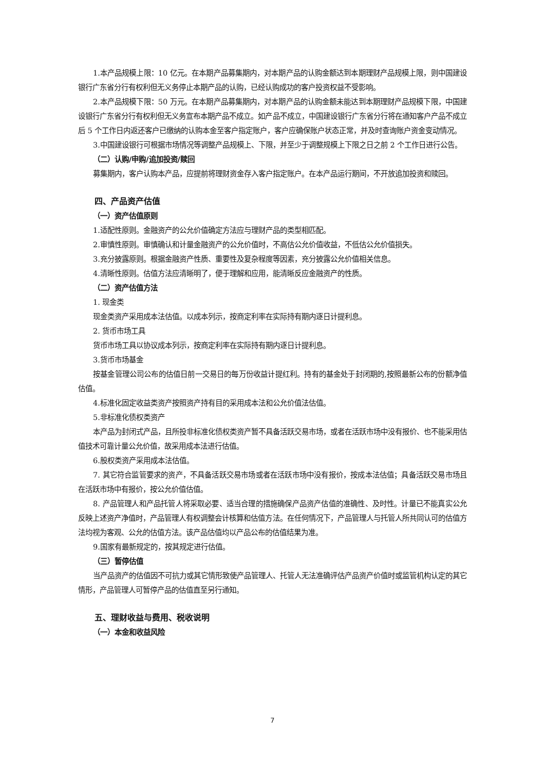1.本产品规模上限：10 亿元。在本期产品募集期内，对本期产品的认购金额达到本期理财产品规模上限，则中国建设银行广东省分行有权利但无义务停止本期产品的认购，已经认购成功的客户投资权益不受影响。
2.本产品规模下限：50 万元。在本期产品募集期内，对本期产品的认购金额未能达到本期理财产品规模下限，中国建设银行广东省分行有权利但无义务宣布本期产品不成立。如产品不成立，中国建设银行广东省分行将在通知客户产品不成立后 5 个工作日内返还客户已缴纳的认购本金至客户指定账户，客户应确保账户状态正常，并及时查询账户资金变动情况。
3.中国建设银行可根据市场情况等调整产品规模上、下限，并至少于调整规模上下限之日之前 2 个工作日进行公告。
（二）认购/申购/追加投资/赎回
募集期内，客户认购本产品，应提前将理财资金存入客户指定账户。在本产品运行期间，不开放追加投资和赎回。
四、产品资产估值
（一）资产估值原则
1.适配性原则。金融资产的公允价值确定方法应与理财产品的类型相匹配。
2.审慎性原则。审慎确认和计量金融资产的公允价值时，不高估公允价值收益，不低估公允价值损失。
3.充分披露原则。根据金融资产性质、重要性及复杂程度等因素，充分披露公允价值相关信息。
4.清晰性原则。估值方法应清晰明了，便于理解和应用，能清晰反应金融资产的性质。
（二）资产估值方法
1. 现金类
现金类资产采用成本法估值。以成本列示，按商定利率在实际持有期内逐日计提利息。
2. 货币市场工具
货币市场工具以协议成本列示，按商定利率在实际持有期内逐日计提利息。
3.货币市场基金
按基金管理公司公布的估值日前一交易日的每万份收益计提红利。持有的基金处于封闭期的,按照最新公布的份额净值估值。
4.标准化固定收益类资产按照资产持有目的采用成本法和公允价值法估值。
5.非标准化债权类资产
本产品为封闭式产品，且所投非标准化债权类资产暂不具备活跃交易市场，或者在活跃市场中没有报价、也不能采用估值技术可靠计量公允价值，故采用成本法进行估值。
6.股权类资产采用成本法估值。
7. 其它符合监管要求的资产，不具备活跃交易市场或者在活跃市场中没有报价，按成本法估值；具备活跃交易市场且在活跃市场中有报价，按公允价值估值。
8. 产品管理人和产品托管人将采取必要、适当合理的措施确保产品资产估值的准确性、及时性。计量已不能真实公允反映上述资产净值时，产品管理人有权调整会计核算和估值方法。在任何情况下，产品管理人与托管人所共同认可的估值方法均视为客观、公允的估值方法。该产品估值均以产品公布的估值结果为准。
9.国家有最新规定的，按其规定进行估值。
（三）暂停估值
当产品资产的估值因不可抗力或其它情形致使产品管理人、托管人无法准确评估产品资产价值时或监管机构认定的其它情形，产品管理人可暂停产品的估值直至另行通知。
五、理财收益与费用、税收说明
（一）本金和收益风险
7